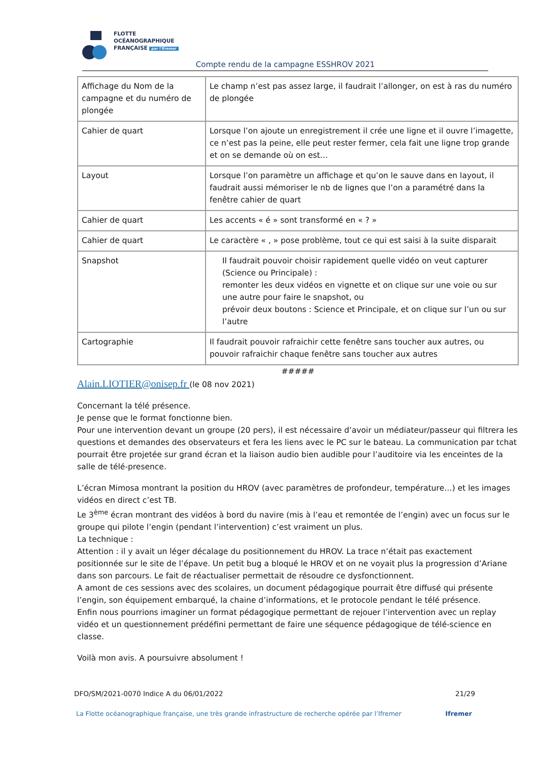FLOTTE
OCÉANOGRAPHIQUE
FRANÇAISE par l'Ifremer
Compte rendu de la campagne ESSHROV 2021
| Affichage du Nom de la campagne et du numéro de plongée | Le champ n’est pas assez large, il faudrait l’allonger, on est à ras du numéro de plongée |
| Cahier de quart | Lorsque l’on ajoute un enregistrement il crée une ligne et il ouvre l’imagette, ce n’est pas la peine, elle peut rester fermer, cela fait une ligne trop grande et on se demande où on est… |
| Layout | Lorsque l’on paramètre un affichage et qu’on le sauve dans en layout, il faudrait aussi mémoriser le nb de lignes que l’on a paramétré dans la fenêtre cahier de quart |
| Cahier de quart | Les accents « é » sont transformé en « ? » |
| Cahier de quart | Le caractère « , » pose problème, tout ce qui est saisi à la suite disparait |
| Snapshot | Il faudrait pouvoir choisir rapidement quelle vidéo on veut capturer (Science ou Principale) : remonter les deux vidéos en vignette et on clique sur une voie ou sur une autre pour faire le snapshot, ou prévoir deux boutons : Science et Principale, et on clique sur l’un ou sur l’autre |
| Cartographie | Il faudrait pouvoir rafraichir cette fenêtre sans toucher aux autres, ou pouvoir rafraichir chaque fenêtre sans toucher aux autres |
#####
Alain.LIOTIER@onisep.fr (le 08 nov 2021)
Concernant la télé présence.
Je pense que le format fonctionne bien.
Pour une intervention devant un groupe (20 pers), il est nécessaire d’avoir un médiateur/passeur qui filtrera les questions et demandes des observateurs et fera les liens avec le PC sur le bateau. La communication par tchat pourrait être projetée sur grand écran et la liaison audio bien audible pour l’auditoire via les enceintes de la salle de télé-presence.
L’écran Mimosa montrant la position du HROV (avec paramètres de profondeur, température…) et les images vidéos en direct c’est TB.
Le 3<sup>ème</sup> écran montrant des vidéos à bord du navire (mis à l’eau et remontée de l’engin) avec un focus sur le groupe qui pilote l’engin (pendant l’intervention) c’est vraiment un plus.
La technique :
Attention : il y avait un léger décalage du positionnement du HROV. La trace n’était pas exactement positionnée sur le site de l’épave. Un petit bug a bloqué le HROV et on ne voyait plus la progression d’Ariane dans son parcours. Le fait de réactualiser permettait de résoudre ce dysfonctionnent.
A amont de ces sessions avec des scolaires, un document pédagogique pourrait être diffusé qui présente l’engin, son équipement embarqué, la chaine d’informations, et le protocole pendant le télé présence.
Enfin nous pourrions imaginer un format pédagogique permettant de rejouer l’intervention avec un replay vidéo et un questionnement prédéfini permettant de faire une séquence pédagogique de télé-science en classe.
Voilà mon avis. A poursuivre absolument !
DFO/SM/2021-0070 Indice A du 06/01/2022 21/29
La Flotte océanographique française, une très grande infrastructure de recherche opérée par l’Ifremer Ifremer